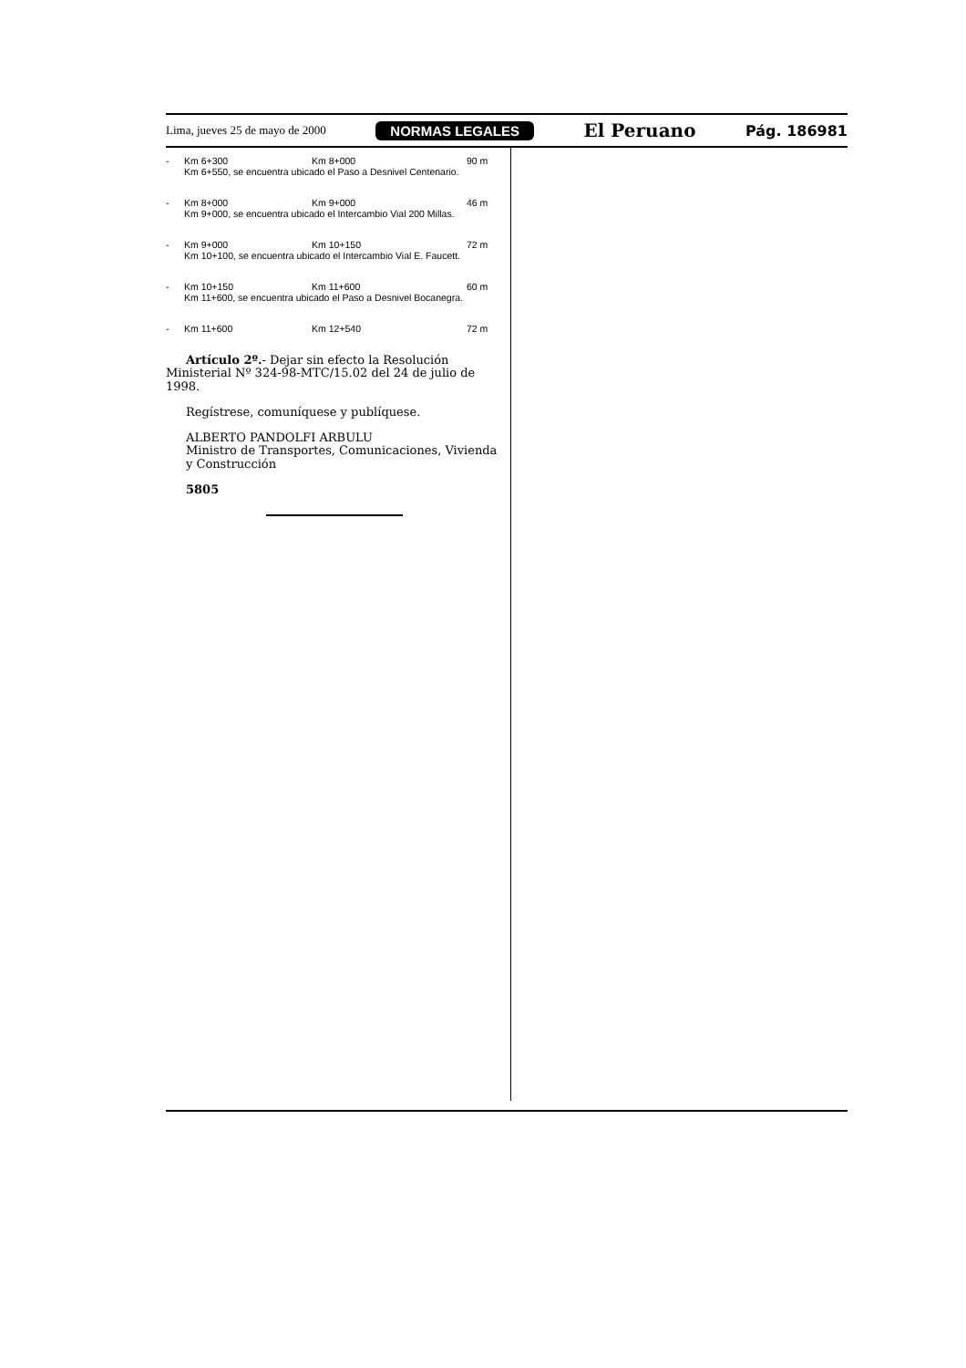Lima, jueves 25 de mayo de 2000 NORMAS LEGALES El Peruano Pág. 186981
- Km 6+300 Km 8+000 90 m
Km 6+550, se encuentra ubicado el Paso a Desnivel Centenario.
- Km 8+000 Km 9+000 46 m
Km 9+000, se encuentra ubicado el Intercambio Vial 200 Millas.
- Km 9+000 Km 10+150 72 m
Km 10+100, se encuentra ubicado el Intercambio Vial E. Faucett.
- Km 10+150 Km 11+600 60 m
Km 11+600, se encuentra ubicado el Paso a Desnivel Bocanegra.
- Km 11+600 Km 12+540 72 m
Artículo 2º.- Dejar sin efecto la Resolución Ministerial Nº 324-98-MTC/15.02 del 24 de julio de 1998.
Regístrese, comuníquese y publíquese.
ALBERTO PANDOLFI ARBULU
Ministro de Transportes, Comunicaciones, Vivienda y Construcción
5805